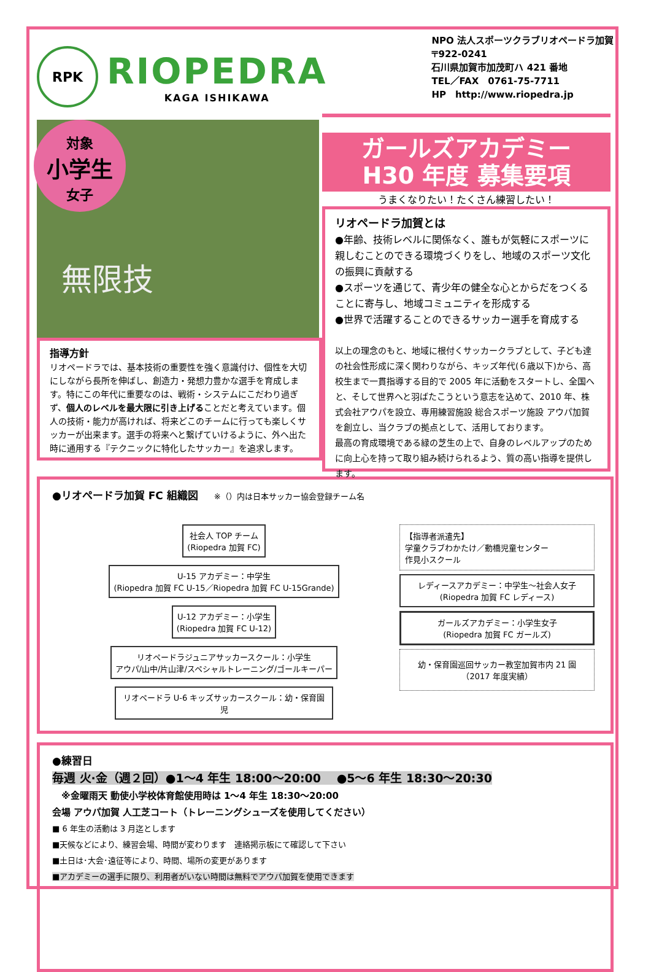RPK
RIOPEDRA
KAGA ISHIKAWA
NPO 法人スポーツクラブリオペードラ加賀
〒922-0241
石川県加賀市加茂町ハ 421 番地
TEL／FAX　0761-75-7711
HP　http://www.riopedra.jp
対象
小学生
女子
無限技
指導方針
リオペードラでは、基本技術の重要性を強く意識付け、個性を大切にしながら長所を伸ばし、創造力・発想力豊かな選手を育成します。特にこの年代に重要なのは、戦術・システムにこだわり過ぎず、個人のレベルを最大限に引き上げることだと考えています。個人の技術・能力が高ければ、将来どこのチームに行っても楽しくサッカーが出来ます。選手の将来へと繋げていけるように、外へ出た時に通用する『テクニックに特化したサッカー』を追求します。
ガールズアカデミー
H30 年度 募集要項
うまくなりたい！たくさん練習したい！
リオペードラ加賀とは
●年齢、技術レベルに関係なく、誰もが気軽にスポーツに親しむことのできる環境づくりをし、地域のスポーツ文化の振興に貢献する
●スポーツを通じて、青少年の健全な心とからだをつくることに寄与し、地域コミュニティを形成する
●世界で活躍することのできるサッカー選手を育成する
以上の理念のもと、地域に根付くサッカークラブとして、子ども達の社会性形成に深く関わりながら、キッズ年代(６歳以下)から、高校生まで一貫指導する目的で 2005 年に活動をスタートし、全国へと、そして世界へと羽ばたこうという意志を込めて、2010 年、株式会社アウパを設立、専用練習施設 総合スポーツ施設 アウパ加賀を創立し、当クラブの拠点として、活用しております。
最高の育成環境である緑の芝生の上で、自身のレベルアップのために向上心を持って取り組み続けられるよう、質の高い指導を提供します。
●リオペードラ加賀 FC 組織図　　※（）内は日本サッカー協会登録チーム名
社会人 TOP チーム
(Riopedra 加賀 FC)
U-15 アカデミー：中学生
(Riopedra 加賀 FC U-15／Riopedra 加賀 FC U-15Grande)
U-12 アカデミー：小学生
(Riopedra 加賀 FC U-12)
リオペードラジュニアサッカースクール：小学生
アウパ/山中/片山津/スペシャルトレーニング/ゴールキーパー
リオペードラ U-6 キッズサッカースクール：幼・保育園児
【指導者派遣先】
学童クラブわかたけ／動橋児童センター
作見小スクール
レディースアカデミー：中学生～社会人女子
(Riopedra 加賀 FC レディース)
ガールズアカデミー：小学生女子
(Riopedra 加賀 FC ガールズ)
幼・保育園巡回サッカー教室加賀市内 21 園（2017 年度実績）
●練習日
毎週 火·金（週２回）●1～4 年生 18:00～20:00 　●5～6 年生 18:30～20:30
　※金曜雨天 動使小学校体育館使用時は 1～4 年生 18:30～20:00
会場 アウパ加賀 人工芝コート（トレーニングシューズを使用してください）
■ 6 年生の活動は 3 月迄とします
■天候などにより、練習会場、時間が変わります　連絡掲示板にて確認して下さい
■土日は･大会･遠征等により、時間、場所の変更があります
■アカデミーの選手に限り、利用者がいない時間は無料でアウパ加賀を使用できます